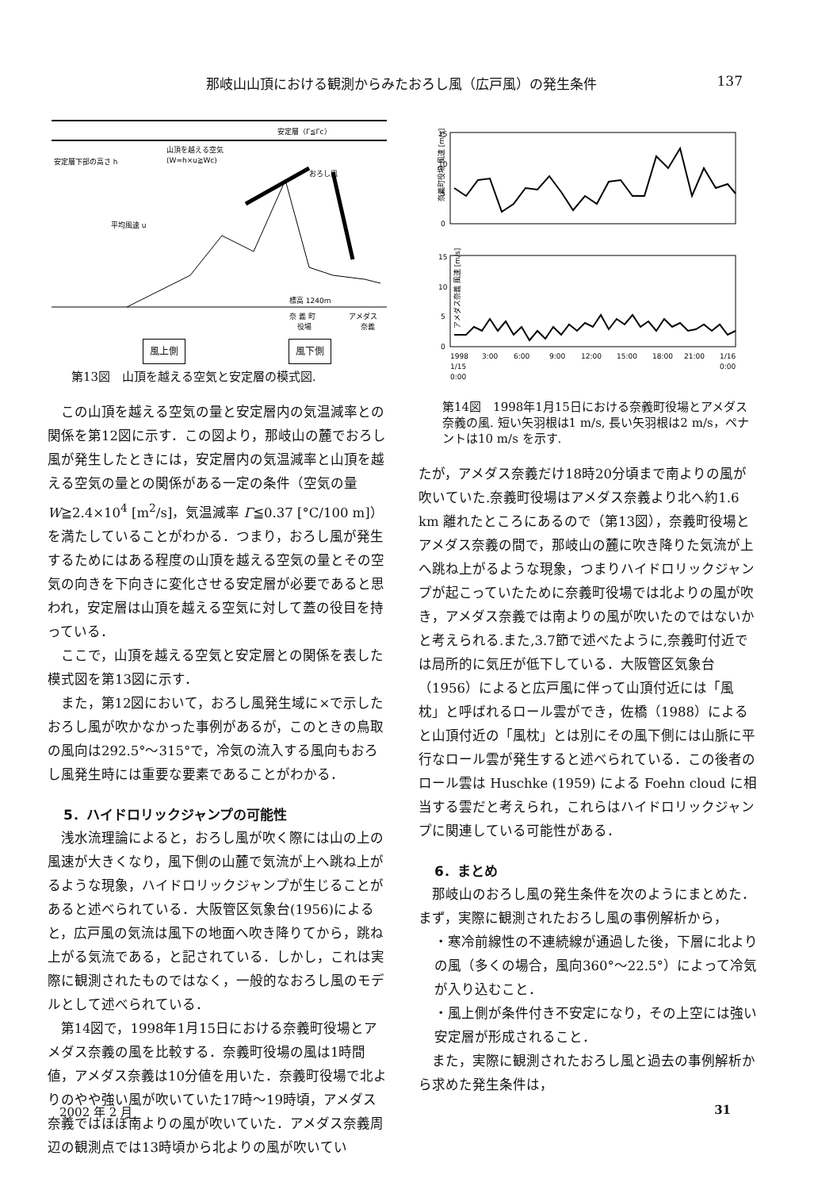那岐山山頂における観測からみたおろし風（広戸風）の発生条件 137
安定層（Γ≦Γc）
山頂を越える空気
(W=h×u≧Wc)
おろし風
平均風速 u
安定層下部の高さ h
標高 1240m
奈 義 町
アメダス
役場
奈義
風上側 風下側
第13図　山頂を越える空気と安定層の模式図.
この山頂を越える空気の量と安定層内の気温減率との関係を第12図に示す．この図より，那岐山の麓でおろし風が発生したときには，安定層内の気温減率と山頂を越える空気の量との関係がある一定の条件（空気の量 W≧2.4×10<sup>4</sup> [m<sup>2</sup>/s]，気温減率 Γ≦0.37 [°C/100 m]）を満たしていることがわかる．つまり，おろし風が発生するためにはある程度の山頂を越える空気の量とその空気の向きを下向きに変化させる安定層が必要であると思われ，安定層は山頂を越える空気に対して蓋の役目を持っている．
ここで，山頂を越える空気と安定層との関係を表した模式図を第13図に示す．
また，第12図において，おろし風発生域に×で示したおろし風が吹かなかった事例があるが，このときの鳥取の風向は292.5°～315°で，冷気の流入する風向もおろし風発生時には重要な要素であることがわかる．
5．ハイドロリックジャンプの可能性
浅水流理論によると，おろし風が吹く際には山の上の風速が大きくなり，風下側の山麓で気流が上へ跳ね上がるような現象，ハイドロリックジャンプが生じることがあると述べられている．大阪管区気象台(1956)によると，広戸風の気流は風下の地面へ吹き降りてから，跳ね上がる気流である，と記されている．しかし，これは実際に観測されたものではなく，一般的なおろし風のモデルとして述べられている．
第14図で，1998年1月15日における奈義町役場とアメダス奈義の風を比較する．奈義町役場の風は1時間値，アメダス奈義は10分値を用いた．奈義町役場で北よりのやや強い風が吹いていた17時～19時頃，アメダス奈義ではほぼ南よりの風が吹いていた．アメダス奈義周辺の観測点では13時頃から北よりの風が吹いてい
奈義町役場 風速 [m/s]
15
10
5
0
アメダス奈義 風速 [m/s]
15
10
5
0
1998
3:00
6:00
9:00
12:00
15:00
18:00
21:00
1/16
1/15
0:00
0:00
第14図　1998年1月15日における奈義町役場とアメダス奈義の風. 短い矢羽根は1 m/s, 長い矢羽根は2 m/s，ペナントは10 m/s を示す.
たが，アメダス奈義だけ18時20分頃まで南よりの風が吹いていた.奈義町役場はアメダス奈義より北へ約1.6 km 離れたところにあるので（第13図），奈義町役場とアメダス奈義の間で，那岐山の麓に吹き降りた気流が上へ跳ね上がるような現象，つまりハイドロリックジャンプが起こっていたために奈義町役場では北よりの風が吹き，アメダス奈義では南よりの風が吹いたのではないかと考えられる.また,3.7節で述べたように,奈義町付近では局所的に気圧が低下している．大阪管区気象台（1956）によると広戸風に伴って山頂付近には「風枕」と呼ばれるロール雲ができ，佐橋（1988）によると山頂付近の「風枕」とは別にその風下側には山脈に平行なロール雲が発生すると述べられている．この後者のロール雲は Huschke (1959) による Foehn cloud に相当する雲だと考えられ，これらはハイドロリックジャンプに関連している可能性がある．
6．まとめ
那岐山のおろし風の発生条件を次のようにまとめた．まず，実際に観測されたおろし風の事例解析から，
・寒冷前線性の不連続線が通過した後，下層に北よりの風（多くの場合，風向360°～22.5°）によって冷気が入り込むこと．
・風上側が条件付き不安定になり，その上空には強い安定層が形成されること．
また，実際に観測されたおろし風と過去の事例解析から求めた発生条件は，
2002 年 2 月 31